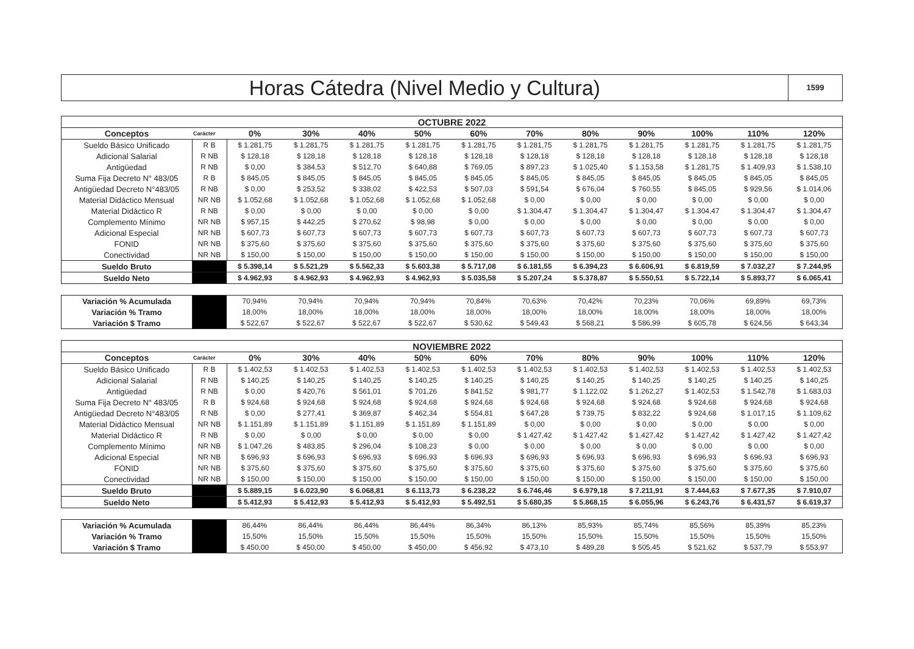Horas Cátedra (Nivel Medio y Cultura)
1599
| OCTUBRE 2022 | | | | | | | | | | | | |
| --- | --- | --- | --- | --- | --- | --- | --- | --- | --- | --- | --- | --- |
| Conceptos | Carácter | 0% | 30% | 40% | 50% | 60% | 70% | 80% | 90% | 100% | 110% | 120% |
| Sueldo Básico Unificado | R B | $ 1.281,75 | $ 1.281,75 | $ 1.281,75 | $ 1.281,75 | $ 1.281,75 | $ 1.281,75 | $ 1.281,75 | $ 1.281,75 | $ 1.281,75 | $ 1.281,75 | $ 1.281,75 |
| Adicional Salarial | R NB | $ 128,18 | $ 128,18 | $ 128,18 | $ 128,18 | $ 128,18 | $ 128,18 | $ 128,18 | $ 128,18 | $ 128,18 | $ 128,18 | $ 128,18 |
| Antigüedad | R NB | $ 0,00 | $ 384,53 | $ 512,70 | $ 640,88 | $ 769,05 | $ 897,23 | $ 1.025,40 | $ 1.153,58 | $ 1.281,75 | $ 1.409,93 | $ 1.538,10 |
| Suma Fija Decreto N° 483/05 | R B | $ 845,05 | $ 845,05 | $ 845,05 | $ 845,05 | $ 845,05 | $ 845,05 | $ 845,05 | $ 845,05 | $ 845,05 | $ 845,05 | $ 845,05 |
| Antigüedad Decreto N°483/05 | R NB | $ 0,00 | $ 253,52 | $ 338,02 | $ 422,53 | $ 507,03 | $ 591,54 | $ 676,04 | $ 760,55 | $ 845,05 | $ 929,56 | $ 1.014,06 |
| Material Didáctico Mensual | NR NB | $ 1.052,68 | $ 1.052,68 | $ 1.052,68 | $ 1.052,68 | $ 1.052,68 | $ 0,00 | $ 0,00 | $ 0,00 | $ 0,00 | $ 0,00 | $ 0,00 |
| Material Didáctico R | R NB | $ 0,00 | $ 0,00 | $ 0,00 | $ 0,00 | $ 0,00 | $ 1.304,47 | $ 1.304,47 | $ 1.304,47 | $ 1.304,47 | $ 1.304,47 | $ 1.304,47 |
| Complemento Mínimo | NR NB | $ 957,15 | $ 442,25 | $ 270,62 | $ 98,98 | $ 0,00 | $ 0,00 | $ 0,00 | $ 0,00 | $ 0,00 | $ 0,00 | $ 0,00 |
| Adicional Especial | NR NB | $ 607,73 | $ 607,73 | $ 607,73 | $ 607,73 | $ 607,73 | $ 607,73 | $ 607,73 | $ 607,73 | $ 607,73 | $ 607,73 | $ 607,73 |
| FONID | NR NB | $ 375,60 | $ 375,60 | $ 375,60 | $ 375,60 | $ 375,60 | $ 375,60 | $ 375,60 | $ 375,60 | $ 375,60 | $ 375,60 | $ 375,60 |
| Conectividad | NR NB | $ 150,00 | $ 150,00 | $ 150,00 | $ 150,00 | $ 150,00 | $ 150,00 | $ 150,00 | $ 150,00 | $ 150,00 | $ 150,00 | $ 150,00 |
| Sueldo Bruto | | $ 5.398,14 | $ 5.521,29 | $ 5.562,33 | $ 5.603,38 | $ 5.717,08 | $ 6.181,55 | $ 6.394,23 | $ 6.606,91 | $ 6.819,59 | $ 7.032,27 | $ 7.244,95 |
| Sueldo Neto | | $ 4.962,93 | $ 4.962,93 | $ 4.962,93 | $ 4.962,93 | $ 5.035,58 | $ 5.207,24 | $ 5.378,87 | $ 5.550,51 | $ 5.722,14 | $ 5.893,77 | $ 6.065,41 |
| Variación % Acumulada | | 70,94% | 70,94% | 70,94% | 70,94% | 70,84% | 70,63% | 70,42% | 70,23% | 70,06% | 69,89% | 69,73% |
| Variación % Tramo | | 18,00% | 18,00% | 18,00% | 18,00% | 18,00% | 18,00% | 18,00% | 18,00% | 18,00% | 18,00% | 18,00% |
| Variación $ Tramo | | $ 522,67 | $ 522,67 | $ 522,67 | $ 522,67 | $ 530,62 | $ 549,43 | $ 568,21 | $ 586,99 | $ 605,78 | $ 624,56 | $ 643,34 |
| NOVIEMBRE 2022 | | | | | | | | | | | | |
| --- | --- | --- | --- | --- | --- | --- | --- | --- | --- | --- | --- | --- |
| Conceptos | Carácter | 0% | 30% | 40% | 50% | 60% | 70% | 80% | 90% | 100% | 110% | 120% |
| Sueldo Básico Unificado | R B | $ 1.402,53 | $ 1.402,53 | $ 1.402,53 | $ 1.402,53 | $ 1.402,53 | $ 1.402,53 | $ 1.402,53 | $ 1.402,53 | $ 1.402,53 | $ 1.402,53 | $ 1.402,53 |
| Adicional Salarial | R NB | $ 140,25 | $ 140,25 | $ 140,25 | $ 140,25 | $ 140,25 | $ 140,25 | $ 140,25 | $ 140,25 | $ 140,25 | $ 140,25 | $ 140,25 |
| Antigüedad | R NB | $ 0,00 | $ 420,76 | $ 561,01 | $ 701,26 | $ 841,52 | $ 981,77 | $ 1.122,02 | $ 1.262,27 | $ 1.402,53 | $ 1.542,78 | $ 1.683,03 |
| Suma Fija Decreto N° 483/05 | R B | $ 924,68 | $ 924,68 | $ 924,68 | $ 924,68 | $ 924,68 | $ 924,68 | $ 924,68 | $ 924,68 | $ 924,68 | $ 924,68 | $ 924,68 |
| Antigüedad Decreto N°483/05 | R NB | $ 0,00 | $ 277,41 | $ 369,87 | $ 462,34 | $ 554,81 | $ 647,28 | $ 739,75 | $ 832,22 | $ 924,68 | $ 1.017,15 | $ 1.109,62 |
| Material Didáctico Mensual | NR NB | $ 1.151,89 | $ 1.151,89 | $ 1.151,89 | $ 1.151,89 | $ 1.151,89 | $ 0,00 | $ 0,00 | $ 0,00 | $ 0,00 | $ 0,00 | $ 0,00 |
| Material Didáctico R | R NB | $ 0,00 | $ 0,00 | $ 0,00 | $ 0,00 | $ 0,00 | $ 1.427,42 | $ 1.427,42 | $ 1.427,42 | $ 1.427,42 | $ 1.427,42 | $ 1.427,42 |
| Complemento Mínimo | NR NB | $ 1.047,26 | $ 483,85 | $ 296,04 | $ 108,23 | $ 0,00 | $ 0,00 | $ 0,00 | $ 0,00 | $ 0,00 | $ 0,00 | $ 0,00 |
| Adicional Especial | NR NB | $ 696,93 | $ 696,93 | $ 696,93 | $ 696,93 | $ 696,93 | $ 696,93 | $ 696,93 | $ 696,93 | $ 696,93 | $ 696,93 | $ 696,93 |
| FONID | NR NB | $ 375,60 | $ 375,60 | $ 375,60 | $ 375,60 | $ 375,60 | $ 375,60 | $ 375,60 | $ 375,60 | $ 375,60 | $ 375,60 | $ 375,60 |
| Conectividad | NR NB | $ 150,00 | $ 150,00 | $ 150,00 | $ 150,00 | $ 150,00 | $ 150,00 | $ 150,00 | $ 150,00 | $ 150,00 | $ 150,00 | $ 150,00 |
| Sueldo Bruto | | $ 5.889,15 | $ 6.023,90 | $ 6.068,81 | $ 6.113,73 | $ 6.238,22 | $ 6.746,46 | $ 6.979,18 | $ 7.211,91 | $ 7.444,63 | $ 7.677,35 | $ 7.910,07 |
| Sueldo Neto | | $ 5.412,93 | $ 5.412,93 | $ 5.412,93 | $ 5.412,93 | $ 5.492,51 | $ 5.680,35 | $ 5.868,15 | $ 6.055,96 | $ 6.243,76 | $ 6.431,57 | $ 6.619,37 |
| Variación % Acumulada | | 86,44% | 86,44% | 86,44% | 86,44% | 86,34% | 86,13% | 85,93% | 85,74% | 85,56% | 85,39% | 85,23% |
| Variación % Tramo | | 15,50% | 15,50% | 15,50% | 15,50% | 15,50% | 15,50% | 15,50% | 15,50% | 15,50% | 15,50% | 15,50% |
| Variación $ Tramo | | $ 450,00 | $ 450,00 | $ 450,00 | $ 450,00 | $ 456,92 | $ 473,10 | $ 489,28 | $ 505,45 | $ 521,62 | $ 537,79 | $ 553,97 |